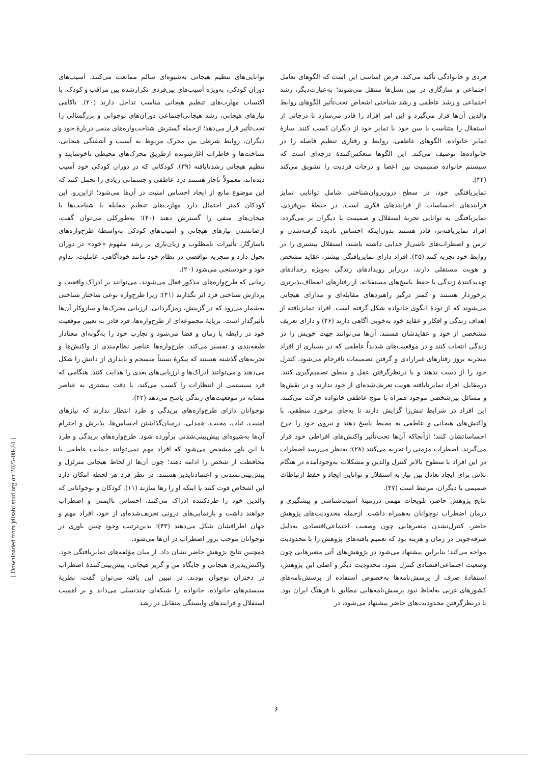توانایی‌های تنظیم هیجانی به‌شیوه‌ای سالم ممانعت می‌کنند. آسیب‌های دوران کودکی، به‌ویژه آسیب‌های بین‌فردی تکرارشده بین مراقب و کودک، با اکتساب مهارت‌های تنظیم هیجانی مناسب تداخل دارند (۲۰). ناکامی نیازهای هیجانی، رشد هیجانی‌اجتماعی دوران‌های نوجوانی و بزرگسالی را تحت‌تأثیر قرار می‌دهد؛ ازجمله گسترش شناخت‌واره‌های منفی دربارهٔ خود و دیگران، روابط شرطی بین محرک مربوط به آسیب و آشفتگی هیجانی، شناخت‌ها و خاطرات آغازشونده ازطریق محرک‌های محیطی ناخوشایند و تنظیم هیجانی رشدنایافته (۳۹). کودکانی که در دوران کودکی خود آسیب دیده‌اند، معمولاً ناچار هستند درد عاطفی و جسمانی زیادی را تحمل کنند که این موضوع مانع از ایجاد احساس امنیت در آن‌ها می‌شود؛ ازاین‌رو، این کودکان کمتر احتمال دارد مهارت‌های تنظیم مقابله با شناخت‌ها یا هیجان‌های منفی را گسترش دهند (۴۰)؛ به‌طورکلی می‌توان گفت، ارضانشدن نیازهای هیجانی و آسیب‌های کودکی به‌واسطهٔ طرح‌واره‌های ناسازگار، تأثیرات نامطلوب و زیان‌باری بر رشد مفهوم «خود» در دوران تحول دارد و منجربه نواقصی در نظام خود مانند خودآگاهی، عاملیت، تداوم خود و خودسنجی می‌شود (۲۰).
زمانی که طرح‌واره‌های مذکور فعال می‌شوند، می‌توانند بر ادراک واقعیت و پردازش شناختی فرد اثر بگذارند (۴۱)؛ زیرا طرح‌واره نوعی ساختار شناختی به‌شمار می‌رود که در گزینش، رمزگردانی، ارزیابی محرک‌ها و سازوکار آن‌ها تأثیرگذار است. برپایهٔ مجموعه‌ای از طرح‌واره‌ها، فرد قادر به تعیین موقعیت خود در رابطه با زمان و فضا می‌شود و تجارب خود را به‌گونه‌ای معنادار طبقه‌بندی و تفسیر می‌کند. طرح‌واره‌ها عناصر نظام‌مندی از واکنش‌ها و تجربه‌های گذشته هستند که پیکرهٔ نسبتاً منسجم و پایداری از دانش را شکل می‌دهند و می‌توانند ادراک‌ها و ارزیابی‌های بعدی را هدایت کنند. هنگامی که فرد سیستمی از انتظارات را کسب می‌کند، با دقت بیشتری به عناصر مشابه در موقعیت‌های زندگی پاسخ می‌دهد (۴۲).
نوجوانان دارای طرح‌واره‌های بریدگی و طرد انتظار ندارند که نیازهای امنیت، ثبات، محبت، همدلی، درمیان‌گذاشتن احساس‌ها، پذیرش و احترام آن‌ها به‌شیوه‌ای پیش‌بینی‌شدنی برآورده شود. طرح‌واره‌های بریدگی و طرد با این باور مشخص می‌شود که افراد مهم نمی‌توانند حمایت عاطفی یا محافظت از شخص را ادامه دهند؛ چون آن‌ها از لحاظ هیجانی متزلزل و پیش‌بینی‌نشدنی و اعتمادناپذیر هستند. در نظر فرد هر لحظه امکان دارد این اشخاص فوت کنند یا اینکه او را رها سازند (۱۱). کودکان و نوجوانانی که والدین خود را طردکننده ادراک می‌کنند، احساس ناایمنی و اضطراب خواهند داشت و بازنمایی‌های درونی تحریف‌شده‌ای از خود، افراد مهم و جهان اطرافشان شکل می‌دهند (۴۳)؛ بدین‌ترتیب وجود چنین باوری در نوجوانان موجب بروز اضطراب در آن‌ها می‌شود.
همچنین نتایج پژوهش حاضر نشان داد، از میان مؤلفه‌های تمایزیافتگی خود، واکنش‌پذیری هیجانی و جایگاه من و گریز هیجانی، پیش‌بینی‌کنندهٔ اضطراب در دختران نوجوان بودند. در تبیین این یافته می‌توان گفت، نظریهٔ سیستم‌های خانواده، خانواده را شبکه‌ای چندنسلی می‌داند و بر اهمیت استقلال و فرایندهای وابستگی متقابل در رشد
فردی و خانوادگی تأکید می‌کند. فرض اساسی این است که الگوهای تعامل اجتماعی و سازگاری در بین نسل‌ها منتقل می‌شوند؛ به‌عبارت‌دیگر، رشد اجتماعی و رشد عاطفی و رشد شناختی اشخاص تحت‌تأثیر الگوهای روابط والدین آن‌ها قرار می‌گیرد و این امر افراد را قادر می‌سازد تا درجاتی از استقلال را متناسب با سن خود با تمایز خود از دیگران کسب کنند. سازهٔ تمایز خانواده، الگوهای عاطفی، روابط و رفتاری تنظیم فاصله را در خانواده‌ها توصیف می‌کند. این الگوها منعکس‌کنندهٔ درجه‌ای است که سیستم خانواده صمیمیت بین اعضا و درجات فردیت را تشویق می‌کند (۴۴).
تمایزیافتگی خود، در سطح درون‌روان‌شناختی شامل توانایی تمایز فرایندهای احساسات از فرایندهای فکری است. در حیطهٔ بین‌فردی، تمایزیافتگی به توانایی تجربهٔ استقلال و صمیمت با دیگران بر می‌گردد. افراد تمایزیافته‌تر، قادر هستند بدون‌اینکه احساس نادیده گرفته‌شدن و ترس و اضطراب‌های ناشی‌از جدایی داشته باشند، استقلال بیشتری را در روابط خود تجربه کنند (۴۵). افراد دارای تمایزیافتگی بیشتر، عقاید مشخص و هویت مستقلی دارند، دربرابر رویدادهای زندگی به‌ویژه رخدادهای تهدیدکنندهٔ زندگی با حفظ پاسخ‌های مستقلانه، از رفتارهای انعطاف‌پذیرتری برخوردار هستند و کمتر درگیر راهبردهای مقابله‌ای و مدارای هیجانی می‌شوند که از تودهٔ ایگوی خانواده شکل گرفته است. افراد تمایزیافته از اهداف زندگی و افکار و عقاید خود به‌خوبی آگاهی دارند (۴۶) و دارای تعریف مشخصی از خود و عقایدشان هستند. آن‌ها می‌توانند جهت خویش را در زندگی انتخاب کنند و در موقعیت‌های شدیداً عاطفی که در بسیاری از افراد منجربه بروز رفتارهای غیرارادی و گرفتن تصمیمات نافرجام می‌شود، کنترل خود را از دست ندهند و با درنظرگرفتن عقل و منطق تصمیم‌گیری کنند. درمقابل، افراد تمایزنایافته هویت تعریف‌شده‌ای از خود ندارند و در نقش‌ها و مسائل بین‌شخصی موجود همراه با موج عاطفی خانواده حرکت می‌کنند. این افراد در شرایط تنش‌زا گرایش دارند تا به‌جای برخورد منطقی، با واکنش‌های هیجانی و عاطفی به محیط پاسخ دهند و نیروی خود را خرج احساساتشان کنند؛ ازآنجاکه آن‌ها تحت‌تأثیر واکنش‌های افراطی خود قرار می‌گیرند، اضطراب مزمنی را تجربه می‌کنند (۲۸)؛ به‌نظر می‌رسد اضطراب در این افراد با سطوح بالاتر کنترل والدین و مشکلات به‌وجودآمده در هنگام تلاش برای ایجاد تعادل بین نیاز به استقلال و توانایی ایجاد و حفظ ارتباطات صمیمی با دیگران، مرتبط است (۴۷).
نتایج پژوهش حاضر، تلویحات مهمی درزمینهٔ آسیب‌شناسی و پیشگیری و درمان اضطراب نوجوانان به‌همراه داشت. ازجمله محدودیت‌های پژوهش حاضر، کنترل‌نشدن متغیرهایی چون وضعیت اجتماعی‌اقتصادی به‌دلیل صرفه‌جویی در زمان و هزینه بود که تعمیم یافته‌های پژوهش را با محدودیت مواجه می‌کند؛ بنابراین پیشنهاد می‌شود در پژوهش‌های آتی متغیرهایی چون وضعیت اجتماعی‌اقتصادی کنترل شود. محدودیت دیگر و اصلی این پژوهش، استفادهٔ صرف از پرسش‌نامه‌ها به‌خصوص استفاده از پرسش‌نامه‌های کشورهای غربی به‌لحاظ نبود پرسش‌نامه‌هایی مطابق با فرهنگ ایران بود. با درنظرگرفتن محدودیت‌های حاضر پیشنهاد می‌شود، در
۶
[ Downloaded from jdisabilstud.org on 2025-08-24 ]